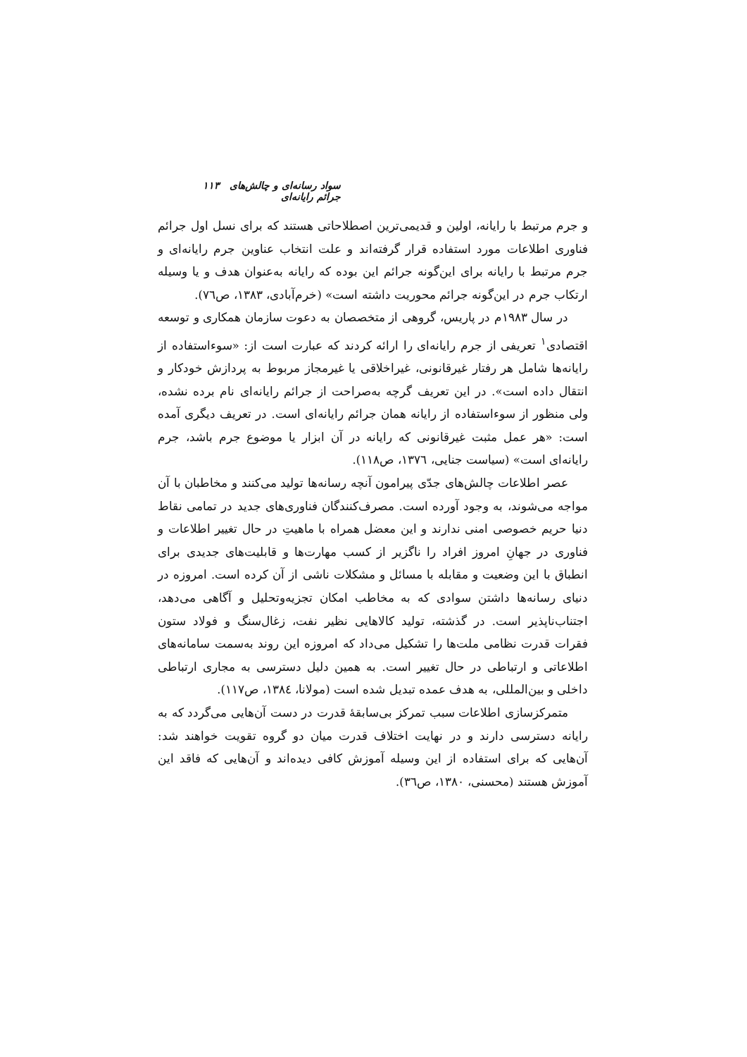سواد رسانه‌ای و چالش‌های جرائم رایانه‌ای ۱۱۳
و جرم مرتبط با رایانه، اولین و قدیمی‌ترین اصطلاحاتی هستند که برای نسل اول جرائم فناوری اطلاعات مورد استفاده قرار گرفته‌اند و علت انتخاب عناوین جرم رایانه‌ای و جرم مرتبط با رایانه برای این‌گونه جرائم این بوده که رایانه به‌عنوان هدف و یا وسیله ارتکاب جرم در این‌گونه جرائم محوریت داشته است» (خرم‌آبادی، ۱۳۸۳، ص۷٦).
در سال ۱۹۸۳م در پاریس، گروهی از متخصصان به دعوت سازمان همکاری و توسعه اقتصادی<sup>۱</sup> تعریفی از جرم رایانه‌ای را ارائه کردند که عبارت است از: «سوءاستفاده از رایانه‌ها شامل هر رفتار غیرقانونی، غیراخلاقی یا غیرمجاز مربوط به پردازش خودکار و انتقال داده است». در این تعریف گرچه به‌صراحت از جرائم رایانه‌ای نام برده نشده، ولی منظور از سوءاستفاده از رایانه همان جرائم رایانه‌ای است. در تعریف دیگری آمده است: «هر عمل مثبت غیرقانونی که رایانه در آن ابزار یا موضوع جرم باشد، جرم رایانه‌ای است» (سیاست جنایی، ۱۳۷٦، ص۱۱۸).
عصر اطلاعات چالش‌های جدّی پیرامون آنچه رسانه‌ها تولید می‌کنند و مخاطبان با آن مواجه می‌شوند، به وجود آورده است. مصرف‌کنندگان فناوری‌های جدید در تمامی نقاط دنیا حریم خصوصی امنی ندارند و این معضل همراه با ماهیتِ در حال تغییر اطلاعات و فناوری در جهانِ امروز افراد را ناگزیر از کسب مهارت‌ها و قابلیت‌های جدیدی برای انطباق با این وضعیت و مقابله با مسائل و مشکلات ناشی از آن کرده است. امروزه در دنیای رسانه‌ها داشتن سوادی که به مخاطب امکان تجزیه‌وتحلیل و آگاهی می‌دهد، اجتناب‌ناپذیر است. در گذشته، تولید کالاهایی نظیر نفت، زغال‌سنگ و فولاد ستون فقرات قدرت نظامی ملت‌ها را تشکیل می‌داد که امروزه این روند به‌سمت سامانه‌های اطلاعاتی و ارتباطی در حال تغییر است. به همین دلیل دسترسی به مجاری ارتباطی داخلی و بین‌المللی، به هدف عمده تبدیل شده است (مولانا، ۱۳۸٤، ص۱۱۷).
متمرکزسازی اطلاعات سبب تمرکز بی‌سابقهٔ قدرت در دست آن‌هایی می‌گردد که به رایانه دسترسی دارند و در نهایت اختلاف قدرت میان دو گروه تقویت خواهند شد: آن‌هایی که برای استفاده از این وسیله آموزش کافی دیده‌اند و آن‌هایی که فاقد این آموزش هستند (محسنی، ۱۳۸۰، ص۳٦).